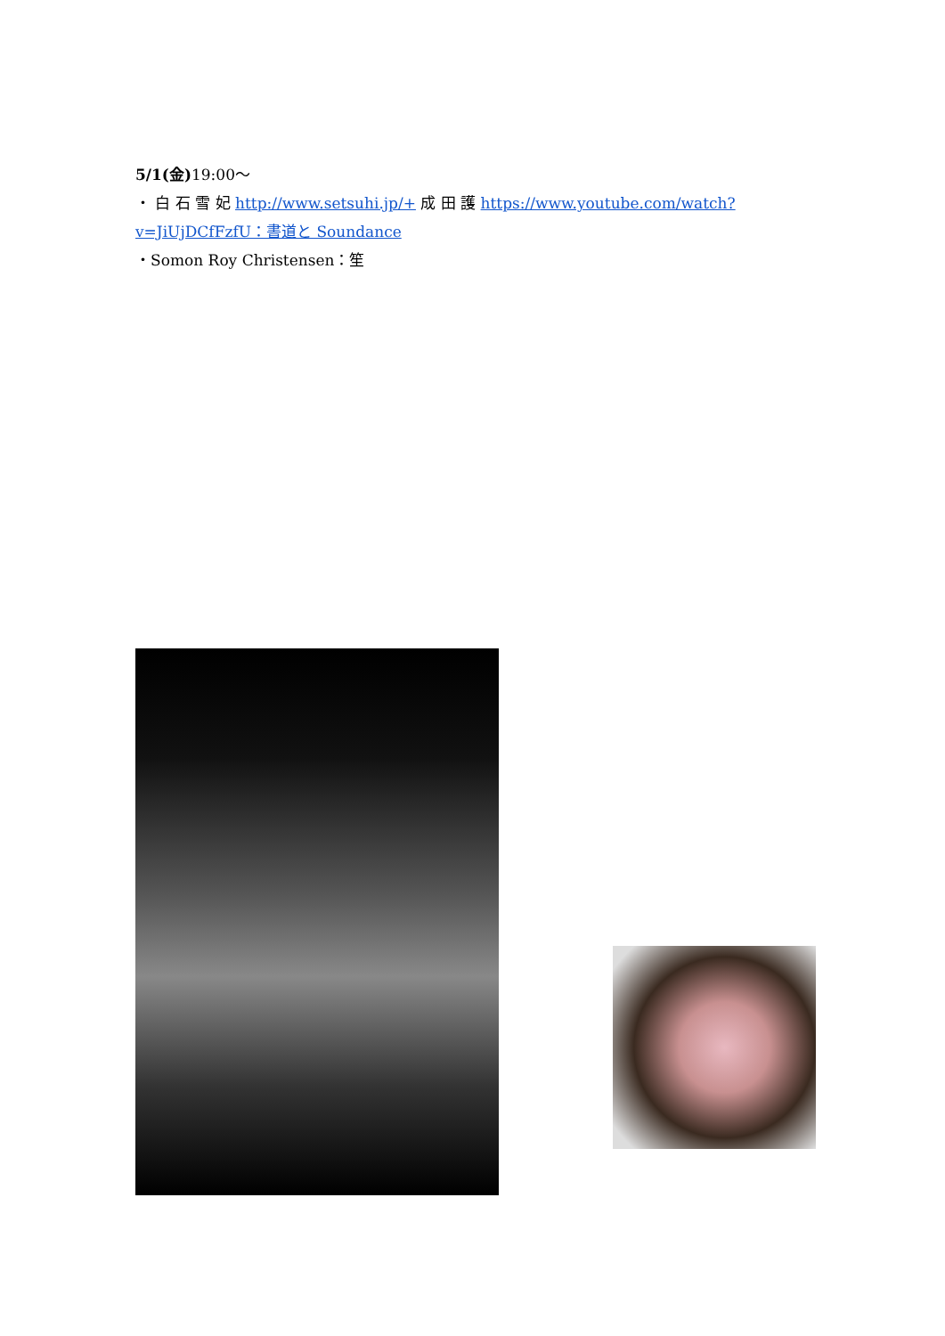5/1(金) 19:00～
・ 白 石 雪 妃 http://www.setsuhi.jp/+ 成 田 護 https://www.youtube.com/watch?v=JiUjDCfFzfU：書道と Soundance
・Somon Roy Christensen：笙